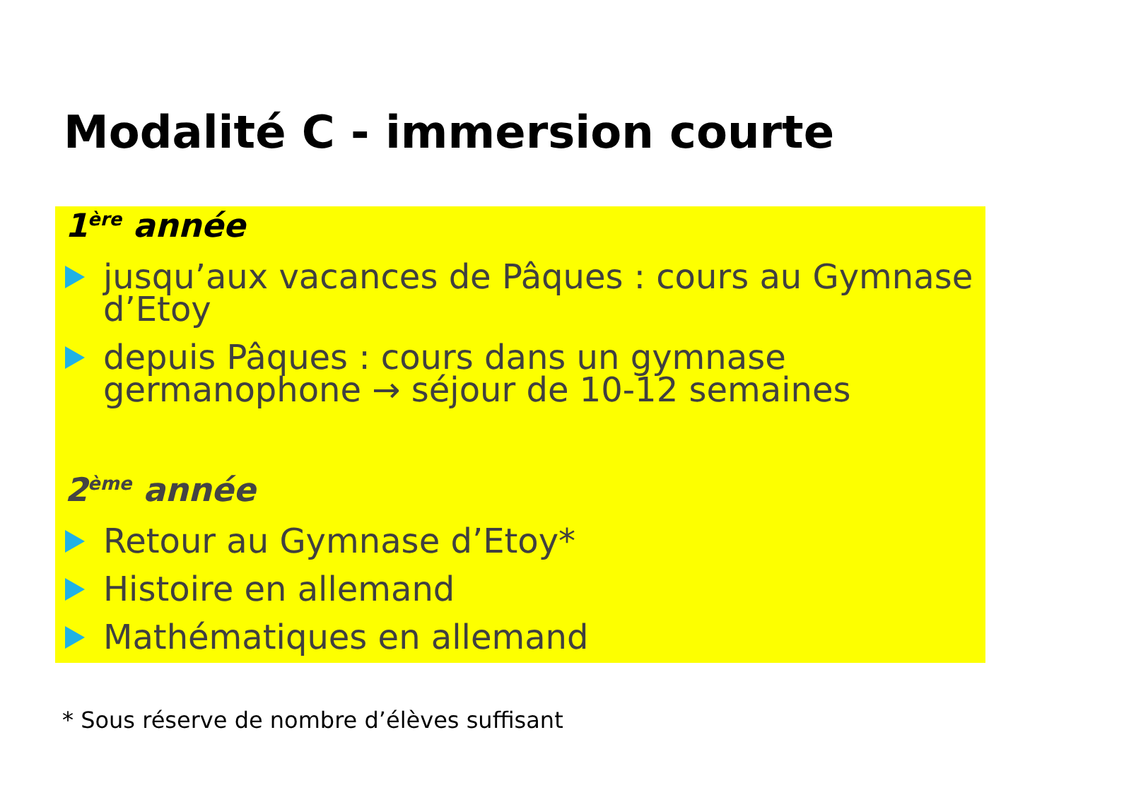Modalité C - immersion courte
1<sup>ère</sup> année
jusqu’aux vacances de Pâques : cours au Gymnase d’Etoy
depuis Pâques : cours dans un gymnase germanophone → séjour de 10-12 semaines
2<sup>ème</sup> année
Retour au Gymnase d’Etoy*
Histoire en allemand
Mathématiques en allemand
* Sous réserve de nombre d’élèves suffisant